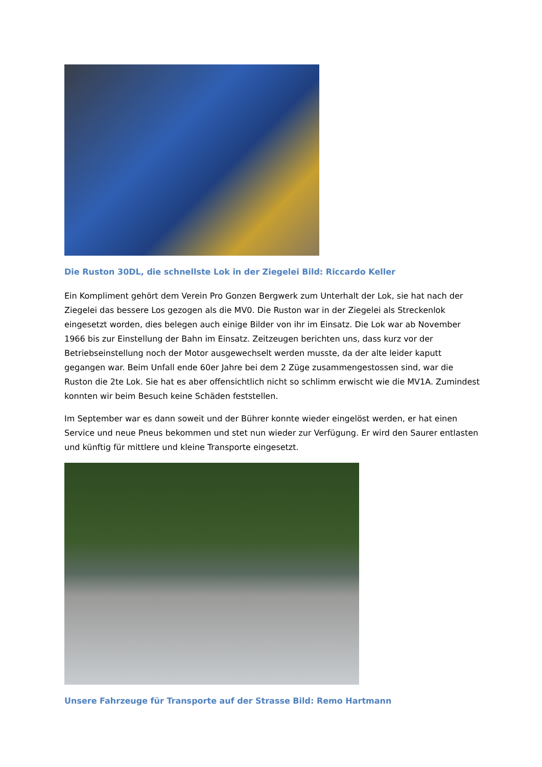Die Ruston 30DL, die schnellste Lok in der Ziegelei Bild: Riccardo Keller
Ein Kompliment gehört dem Verein Pro Gonzen Bergwerk zum Unterhalt der Lok, sie hat nach der Ziegelei das bessere Los gezogen als die MV0. Die Ruston war in der Ziegelei als Streckenlok eingesetzt worden, dies belegen auch einige Bilder von ihr im Einsatz. Die Lok war ab November 1966 bis zur Einstellung der Bahn im Einsatz. Zeitzeugen berichten uns, dass kurz vor der Betriebseinstellung noch der Motor ausgewechselt werden musste, da der alte leider kaputt gegangen war. Beim Unfall ende 60er Jahre bei dem 2 Züge zusammengestossen sind, war die Ruston die 2te Lok. Sie hat es aber offensichtlich nicht so schlimm erwischt wie die MV1A. Zumindest konnten wir beim Besuch keine Schäden feststellen.
Im September war es dann soweit und der Bührer konnte wieder eingelöst werden, er hat einen Service und neue Pneus bekommen und stet nun wieder zur Verfügung. Er wird den Saurer entlasten und künftig für mittlere und kleine Transporte eingesetzt.
Unsere Fahrzeuge für Transporte auf der Strasse Bild: Remo Hartmann